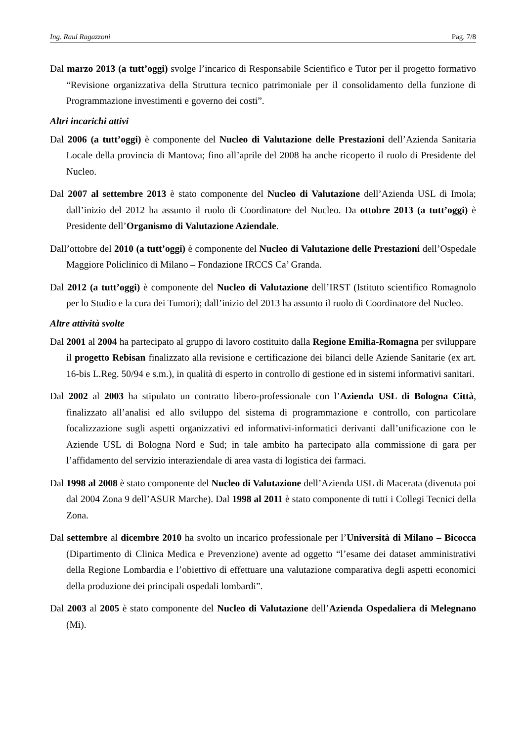Ing. Raul Ragazzoni Pag. 7/8
Dal marzo 2013 (a tutt’oggi) svolge l’incarico di Responsabile Scientifico e Tutor per il progetto formativo “Revisione organizzativa della Struttura tecnico patrimoniale per il consolidamento della funzione di Programmazione investimenti e governo dei costi”.
Altri incarichi attivi
Dal 2006 (a tutt’oggi) è componente del Nucleo di Valutazione delle Prestazioni dell’Azienda Sanitaria Locale della provincia di Mantova; fino all’aprile del 2008 ha anche ricoperto il ruolo di Presidente del Nucleo.
Dal 2007 al settembre 2013 è stato componente del Nucleo di Valutazione dell’Azienda USL di Imola; dall’inizio del 2012 ha assunto il ruolo di Coordinatore del Nucleo. Da ottobre 2013 (a tutt’oggi) è Presidente dell’Organismo di Valutazione Aziendale.
Dall’ottobre del 2010 (a tutt’oggi) è componente del Nucleo di Valutazione delle Prestazioni dell’Ospedale Maggiore Policlinico di Milano – Fondazione IRCCS Ca’ Granda.
Dal 2012 (a tutt’oggi) è componente del Nucleo di Valutazione dell’IRST (Istituto scientifico Romagnolo per lo Studio e la cura dei Tumori); dall’inizio del 2013 ha assunto il ruolo di Coordinatore del Nucleo.
Altre attività svolte
Dal 2001 al 2004 ha partecipato al gruppo di lavoro costituito dalla Regione Emilia-Romagna per sviluppare il progetto Rebisan finalizzato alla revisione e certificazione dei bilanci delle Aziende Sanitarie (ex art. 16-bis L.Reg. 50/94 e s.m.), in qualità di esperto in controllo di gestione ed in sistemi informativi sanitari.
Dal 2002 al 2003 ha stipulato un contratto libero-professionale con l’Azienda USL di Bologna Città, finalizzato all’analisi ed allo sviluppo del sistema di programmazione e controllo, con particolare focalizzazione sugli aspetti organizzativi ed informativi-informatici derivanti dall’unificazione con le Aziende USL di Bologna Nord e Sud; in tale ambito ha partecipato alla commissione di gara per l’affidamento del servizio interaziendale di area vasta di logistica dei farmaci.
Dal 1998 al 2008 è stato componente del Nucleo di Valutazione dell’Azienda USL di Macerata (divenuta poi dal 2004 Zona 9 dell’ASUR Marche). Dal 1998 al 2011 è stato componente di tutti i Collegi Tecnici della Zona.
Dal settembre al dicembre 2010 ha svolto un incarico professionale per l’Università di Milano – Bicocca (Dipartimento di Clinica Medica e Prevenzione) avente ad oggetto “l’esame dei dataset amministrativi della Regione Lombardia e l’obiettivo di effettuare una valutazione comparativa degli aspetti economici della produzione dei principali ospedali lombardi”.
Dal 2003 al 2005 è stato componente del Nucleo di Valutazione dell’Azienda Ospedaliera di Melegnano (Mi).